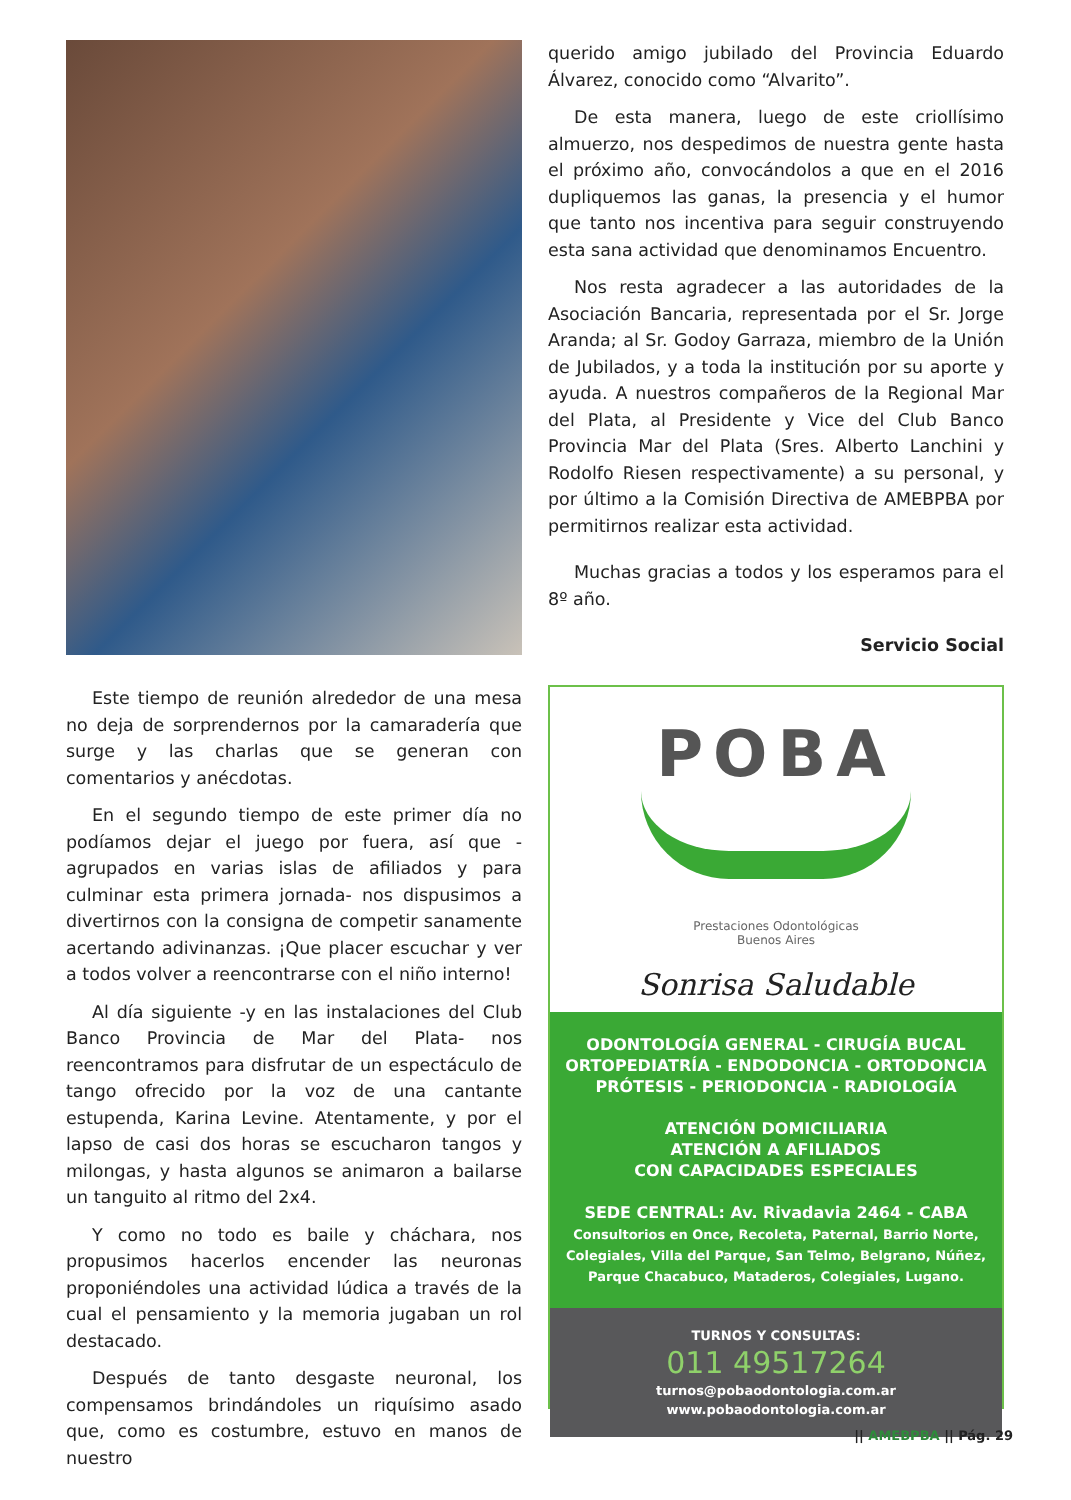Este tiempo de reunión alrededor de una mesa no deja de sorprendernos por la camaradería que surge y las charlas que se generan con comentarios y anécdotas.
En el segundo tiempo de este primer día no podíamos dejar el juego por fuera, así que -agrupados en varias islas de afiliados y para culminar esta primera jornada- nos dispusimos a divertirnos con la consigna de competir sanamente acertando adivinanzas. ¡Que placer escuchar y ver a todos volver a reencontrarse con el niño interno!
Al día siguiente -y en las instalaciones del Club Banco Provincia de Mar del Plata- nos reencontramos para disfrutar de un espectáculo de tango ofrecido por la voz de una cantante estupenda, Karina Levine. Atentamente, y por el lapso de casi dos horas se escucharon tangos y milongas, y hasta algunos se animaron a bailarse un tanguito al ritmo del 2x4.
Y como no todo es baile y cháchara, nos propusimos hacerlos encender las neuronas proponiéndoles una actividad lúdica a través de la cual el pensamiento y la memoria jugaban un rol destacado.
Después de tanto desgaste neuronal, los compensamos brindándoles un riquísimo asado que, como es costumbre, estuvo en manos de nuestro
querido amigo jubilado del Provincia Eduardo Álvarez, conocido como “Alvarito”.
De esta manera, luego de este criollísimo almuerzo, nos despedimos de nuestra gente hasta el próximo año, convocándolos a que en el 2016 dupliquemos las ganas, la presencia y el humor que tanto nos incentiva para seguir construyendo esta sana actividad que denominamos Encuentro.
Nos resta agradecer a las autoridades de la Asociación Bancaria, representada por el Sr. Jorge Aranda; al Sr. Godoy Garraza, miembro de la Unión de Jubilados, y a toda la institución por su aporte y ayuda. A nuestros compañeros de la Regional Mar del Plata, al Presidente y Vice del Club Banco Provincia Mar del Plata (Sres. Alberto Lanchini y Rodolfo Riesen respectivamente) a su personal, y por último a la Comisión Directiva de AMEBPBA por permitirnos realizar esta actividad.
Muchas gracias a todos y los esperamos para el 8º año.
Servicio Social
POBA
Prestaciones Odontológicas
Buenos Aires
Sonrisa Saludable
ODONTOLOGÍA GENERAL - CIRUGÍA BUCAL
ORTOPEDIATRÍA - ENDODONCIA - ORTODONCIA
PRÓTESIS - PERIODONCIA - RADIOLOGÍA
ATENCIÓN DOMICILIARIA
ATENCIÓN A AFILIADOS
CON CAPACIDADES ESPECIALES
SEDE CENTRAL: Av. Rivadavia 2464 - CABA
Consultorios en Once, Recoleta, Paternal, Barrio Norte, Colegiales, Villa del Parque, San Telmo, Belgrano, Núñez, Parque Chacabuco, Mataderos, Colegiales, Lugano.
TURNOS Y CONSULTAS:
011 49517264
turnos@pobaodontologia.com.ar
www.pobaodontologia.com.ar
|| AMEBPBA || Pág. 29